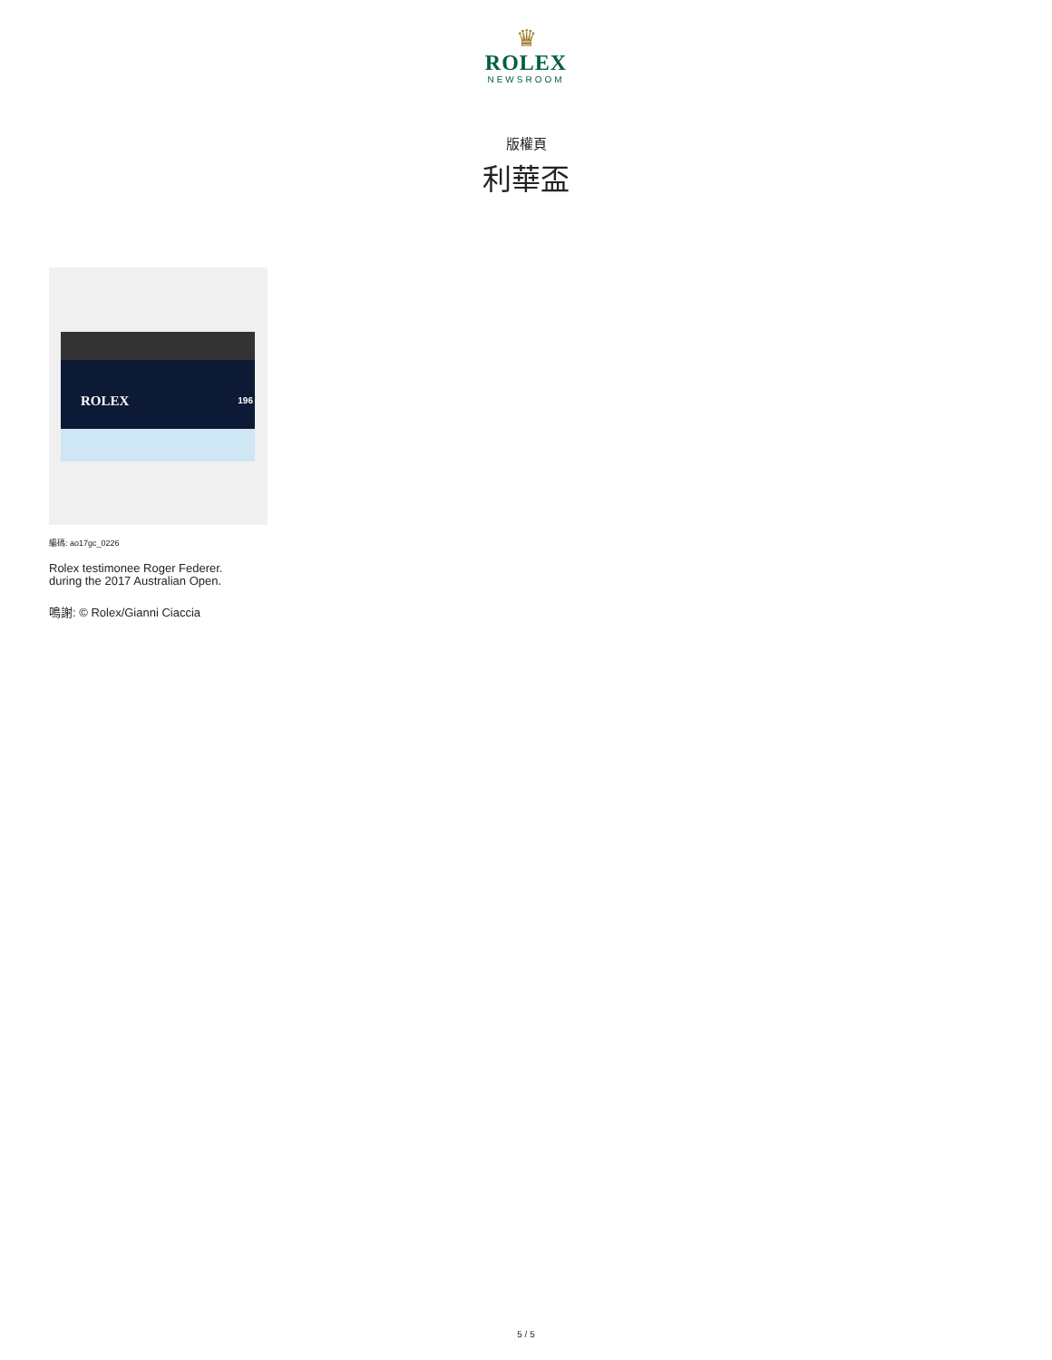♛
ROLEX
NEWSROOM
版權頁
利華盃
ROLEX 196
編碼: ao17gc_0226
Rolex testimonee Roger Federer.
during the 2017 Australian Open.
鳴謝: © Rolex/Gianni Ciaccia
5 / 5